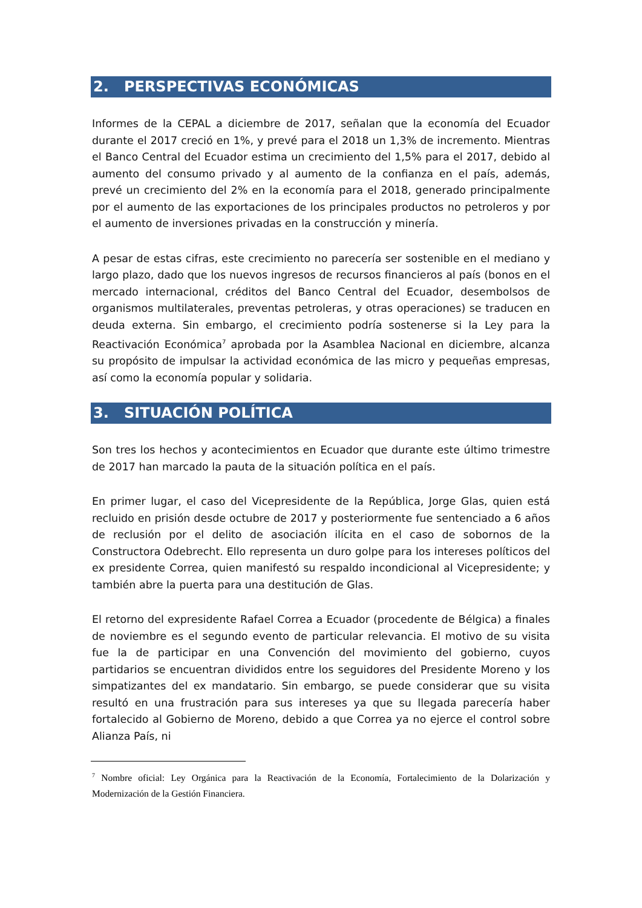2. PERSPECTIVAS ECONÓMICAS
Informes de la CEPAL a diciembre de 2017, señalan que la economía del Ecuador durante el 2017 creció en 1%, y prevé para el 2018 un 1,3% de incremento. Mientras el Banco Central del Ecuador estima un crecimiento del 1,5% para el 2017, debido al aumento del consumo privado y al aumento de la confianza en el país, además, prevé un crecimiento del 2% en la economía para el 2018, generado principalmente por el aumento de las exportaciones de los principales productos no petroleros y por el aumento de inversiones privadas en la construcción y minería.
A pesar de estas cifras, este crecimiento no parecería ser sostenible en el mediano y largo plazo, dado que los nuevos ingresos de recursos financieros al país (bonos en el mercado internacional, créditos del Banco Central del Ecuador, desembolsos de organismos multilaterales, preventas petroleras, y otras operaciones) se traducen en deuda externa. Sin embargo, el crecimiento podría sostenerse si la Ley para la Reactivación Económica<sup>7</sup> aprobada por la Asamblea Nacional en diciembre, alcanza su propósito de impulsar la actividad económica de las micro y pequeñas empresas, así como la economía popular y solidaria.
3. SITUACIÓN POLÍTICA
Son tres los hechos y acontecimientos en Ecuador que durante este último trimestre de 2017 han marcado la pauta de la situación política en el país.
En primer lugar, el caso del Vicepresidente de la República, Jorge Glas, quien está recluido en prisión desde octubre de 2017 y posteriormente fue sentenciado a 6 años de reclusión por el delito de asociación ilícita en el caso de sobornos de la Constructora Odebrecht. Ello representa un duro golpe para los intereses políticos del ex presidente Correa, quien manifestó su respaldo incondicional al Vicepresidente; y también abre la puerta para una destitución de Glas.
El retorno del expresidente Rafael Correa a Ecuador (procedente de Bélgica) a finales de noviembre es el segundo evento de particular relevancia. El motivo de su visita fue la de participar en una Convención del movimiento del gobierno, cuyos partidarios se encuentran divididos entre los seguidores del Presidente Moreno y los simpatizantes del ex mandatario. Sin embargo, se puede considerar que su visita resultó en una frustración para sus intereses ya que su llegada parecería haber fortalecido al Gobierno de Moreno, debido a que Correa ya no ejerce el control sobre Alianza País, ni
<sup>7</sup> Nombre oficial: Ley Orgánica para la Reactivación de la Economía, Fortalecimiento de la Dolarización y Modernización de la Gestión Financiera.